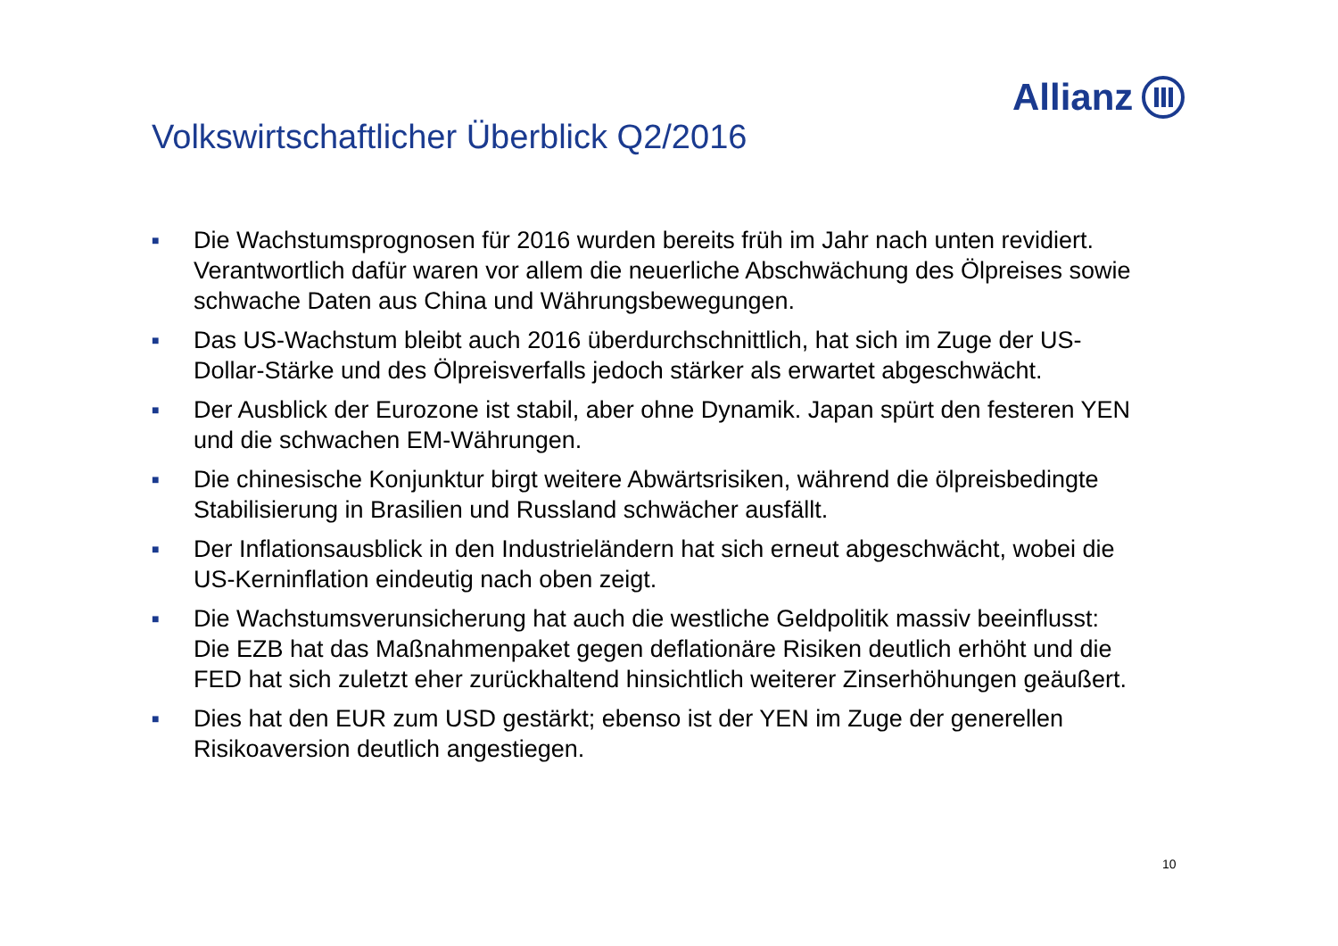Allianz
Volkswirtschaftlicher Überblick Q2/2016
■ Die Wachstumsprognosen für 2016 wurden bereits früh im Jahr nach unten revidiert. Verantwortlich dafür waren vor allem die neuerliche Abschwächung des Ölpreises sowie schwache Daten aus China und Währungsbewegungen.
■ Das US-Wachstum bleibt auch 2016 überdurchschnittlich, hat sich im Zuge der US-Dollar-Stärke und des Ölpreisverfalls jedoch stärker als erwartet abgeschwächt.
■ Der Ausblick der Eurozone ist stabil, aber ohne Dynamik. Japan spürt den festeren YEN und die schwachen EM-Währungen.
■ Die chinesische Konjunktur birgt weitere Abwärtsrisiken, während die ölpreisbedingte Stabilisierung in Brasilien und Russland schwächer ausfällt.
■ Der Inflationsausblick in den Industrieländern hat sich erneut abgeschwächt, wobei die US-Kerninflation eindeutig nach oben zeigt.
■ Die Wachstumsverunsicherung hat auch die westliche Geldpolitik massiv beeinflusst: Die EZB hat das Maßnahmenpaket gegen deflationäre Risiken deutlich erhöht und die FED hat sich zuletzt eher zurückhaltend hinsichtlich weiterer Zinserhöhungen geäußert.
■ Dies hat den EUR zum USD gestärkt; ebenso ist der YEN im Zuge der generellen Risikoaversion deutlich angestiegen.
10